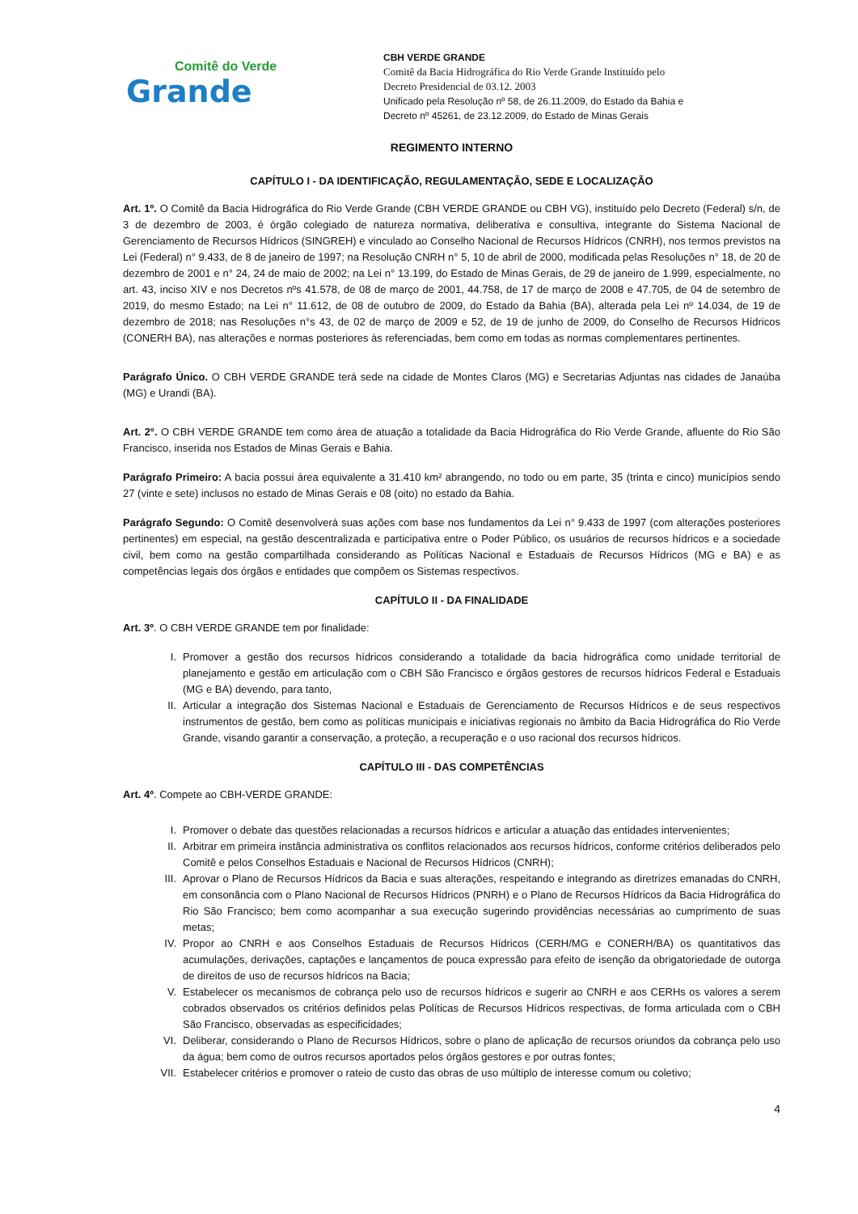Comitê do Verde
Grande
CBH VERDE GRANDE
Comitê da Bacia Hidrográfica do Rio Verde Grande Instituído pelo
Decreto Presidencial de 03.12. 2003
Unificado pela Resolução nº 58, de 26.11.2009, do Estado da Bahia e
Decreto nº 45261, de 23.12.2009, do Estado de Minas Gerais
REGIMENTO INTERNO
CAPÍTULO I - DA IDENTIFICAÇÃO, REGULAMENTAÇÃO, SEDE E LOCALIZAÇÃO
Art. 1º. O Comitê da Bacia Hidrográfica do Rio Verde Grande (CBH VERDE GRANDE ou CBH VG), instituído pelo Decreto (Federal) s/n, de 3 de dezembro de 2003, é órgão colegiado de natureza normativa, deliberativa e consultiva, integrante do Sistema Nacional de Gerenciamento de Recursos Hídricos (SINGREH) e vinculado ao Conselho Nacional de Recursos Hídricos (CNRH), nos termos previstos na Lei (Federal) n° 9.433, de 8 de janeiro de 1997; na Resolução CNRH n° 5, 10 de abril de 2000, modificada pelas Resoluções n° 18, de 20 de dezembro de 2001 e n° 24, 24 de maio de 2002; na Lei n° 13.199, do Estado de Minas Gerais, de 29 de janeiro de 1.999, especialmente, no art. 43, inciso XIV e nos Decretos nºs 41.578, de 08 de março de 2001, 44.758, de 17 de março de 2008 e 47.705, de 04 de setembro de 2019, do mesmo Estado; na Lei n° 11.612, de 08 de outubro de 2009, do Estado da Bahia (BA), alterada pela Lei nº 14.034, de 19 de dezembro de 2018; nas Resoluções n°s 43, de 02 de março de 2009 e 52, de 19 de junho de 2009, do Conselho de Recursos Hídricos (CONERH BA), nas alterações e normas posteriores às referenciadas, bem como em todas as normas complementares pertinentes.
Parágrafo Único. O CBH VERDE GRANDE terá sede na cidade de Montes Claros (MG) e Secretarias Adjuntas nas cidades de Janaúba (MG) e Urandi (BA).
Art. 2°. O CBH VERDE GRANDE tem como área de atuação a totalidade da Bacia Hidrográfica do Rio Verde Grande, afluente do Rio São Francisco, inserida nos Estados de Minas Gerais e Bahia.
Parágrafo Primeiro: A bacia possui área equivalente a 31.410 km² abrangendo, no todo ou em parte, 35 (trinta e cinco) municípios sendo 27 (vinte e sete) inclusos no estado de Minas Gerais e 08 (oito) no estado da Bahia.
Parágrafo Segundo: O Comitê desenvolverá suas ações com base nos fundamentos da Lei n° 9.433 de 1997 (com alterações posteriores pertinentes) em especial, na gestão descentralizada e participativa entre o Poder Público, os usuários de recursos hídricos e a sociedade civil, bem como na gestão compartilhada considerando as Políticas Nacional e Estaduais de Recursos Hídricos (MG e BA) e as competências legais dos órgãos e entidades que compõem os Sistemas respectivos.
CAPÍTULO II - DA FINALIDADE
Art. 3º. O CBH VERDE GRANDE tem por finalidade:
I. Promover a gestão dos recursos hídricos considerando a totalidade da bacia hidrográfica como unidade territorial de planejamento e gestão em articulação com o CBH São Francisco e órgãos gestores de recursos hídricos Federal e Estaduais (MG e BA) devendo, para tanto,
II. Articular a integração dos Sistemas Nacional e Estaduais de Gerenciamento de Recursos Hídricos e de seus respectivos instrumentos de gestão, bem como as políticas municipais e iniciativas regionais no âmbito da Bacia Hidrográfica do Rio Verde Grande, visando garantir a conservação, a proteção, a recuperação e o uso racional dos recursos hídricos.
CAPÍTULO III - DAS COMPETÊNCIAS
Art. 4º. Compete ao CBH-VERDE GRANDE:
I. Promover o debate das questões relacionadas a recursos hídricos e articular a atuação das entidades intervenientes;
II. Arbitrar em primeira instância administrativa os conflitos relacionados aos recursos hídricos, conforme critérios deliberados pelo Comitê e pelos Conselhos Estaduais e Nacional de Recursos Hídricos (CNRH);
III. Aprovar o Plano de Recursos Hídricos da Bacia e suas alterações, respeitando e integrando as diretrizes emanadas do CNRH, em consonância com o Plano Nacional de Recursos Hídricos (PNRH) e o Plano de Recursos Hídricos da Bacia Hidrográfica do Rio São Francisco; bem como acompanhar a sua execução sugerindo providências necessárias ao cumprimento de suas metas;
IV. Propor ao CNRH e aos Conselhos Estaduais de Recursos Hídricos (CERH/MG e CONERH/BA) os quantitativos das acumulações, derivações, captações e lançamentos de pouca expressão para efeito de isenção da obrigatoriedade de outorga de direitos de uso de recursos hídricos na Bacia;
V. Estabelecer os mecanismos de cobrança pelo uso de recursos hídricos e sugerir ao CNRH e aos CERHs os valores a serem cobrados observados os critérios definidos pelas Políticas de Recursos Hídricos respectivas, de forma articulada com o CBH São Francisco, observadas as especificidades;
VI. Deliberar, considerando o Plano de Recursos Hídricos, sobre o plano de aplicação de recursos oriundos da cobrança pelo uso da água; bem como de outros recursos aportados pelos órgãos gestores e por outras fontes;
VII. Estabelecer critérios e promover o rateio de custo das obras de uso múltiplo de interesse comum ou coletivo;
4